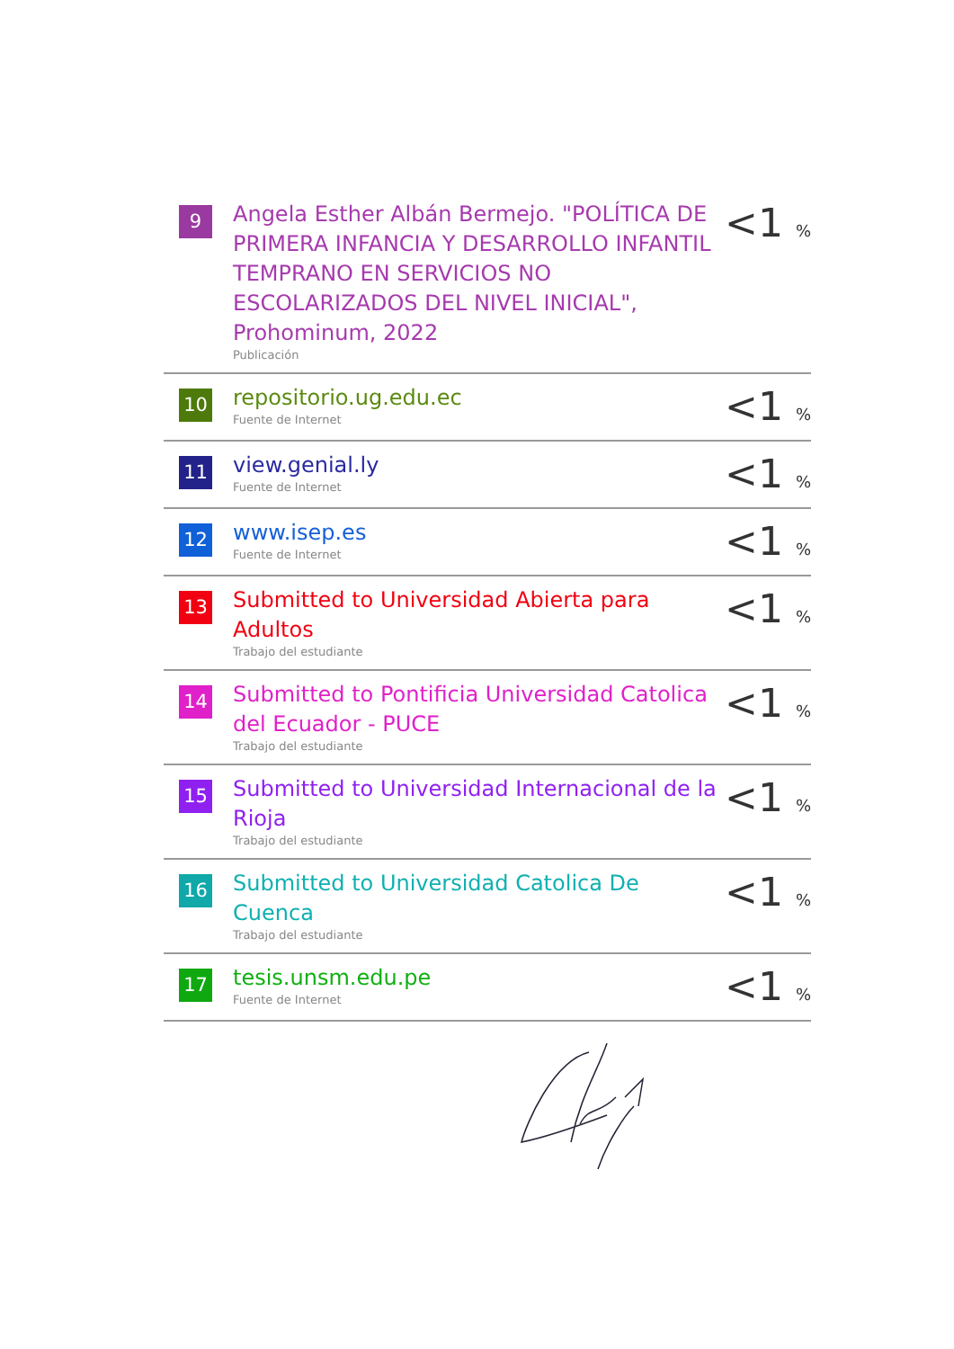| 9 | Angela Esther Albán Bermejo. "POLÍTICA DE PRIMERA INFANCIA Y DESARROLLO INFANTIL TEMPRANO EN SERVICIOS NO ESCOLARIZADOS DEL NIVEL INICIAL", Prohominum, 2022 Publicación | <1 % |
| 10 | repositorio.ug.edu.ec Fuente de Internet | <1 % |
| 11 | view.genial.ly Fuente de Internet | <1 % |
| 12 | www.isep.es Fuente de Internet | <1 % |
| 13 | Submitted to Universidad Abierta para Adultos Trabajo del estudiante | <1 % |
| 14 | Submitted to Pontificia Universidad Catolica del Ecuador - PUCE Trabajo del estudiante | <1 % |
| 15 | Submitted to Universidad Internacional de la Rioja Trabajo del estudiante | <1 % |
| 16 | Submitted to Universidad Catolica De Cuenca Trabajo del estudiante | <1 % |
| 17 | tesis.unsm.edu.pe Fuente de Internet | <1 % |